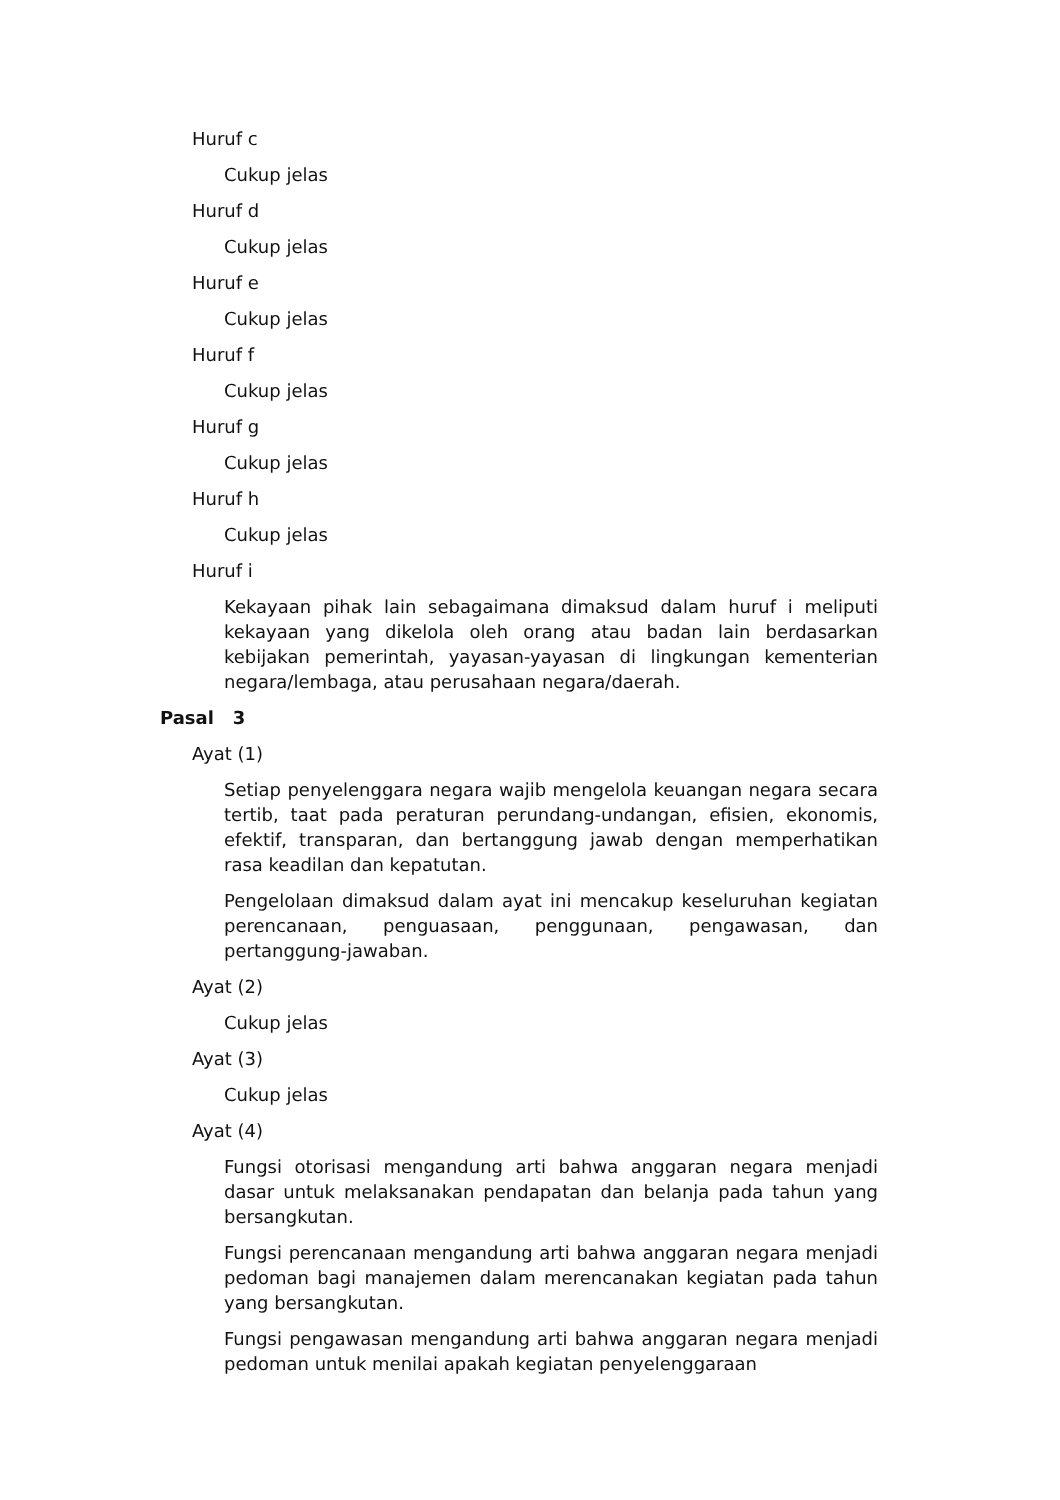Huruf c
Cukup jelas
Huruf d
Cukup jelas
Huruf e
Cukup jelas
Huruf f
Cukup jelas
Huruf g
Cukup jelas
Huruf h
Cukup jelas
Huruf i
Kekayaan pihak lain sebagaimana dimaksud dalam huruf i meliputi kekayaan yang dikelola oleh orang atau badan lain berdasarkan kebijakan pemerintah, yayasan-yayasan di lingkungan kementerian negara/lembaga, atau perusahaan negara/daerah.
Pasal 3
Ayat (1)
Setiap penyelenggara negara wajib mengelola keuangan negara secara tertib, taat pada peraturan perundang-undangan, efisien, ekonomis, efektif, transparan, dan bertanggung jawab dengan memperhatikan rasa keadilan dan kepatutan.
Pengelolaan dimaksud dalam ayat ini mencakup keseluruhan kegiatan perencanaan, penguasaan, penggunaan, pengawasan, dan pertanggung-jawaban.
Ayat (2)
Cukup jelas
Ayat (3)
Cukup jelas
Ayat (4)
Fungsi otorisasi mengandung arti bahwa anggaran negara menjadi dasar untuk melaksanakan pendapatan dan belanja pada tahun yang bersangkutan.
Fungsi perencanaan mengandung arti bahwa anggaran negara menjadi pedoman bagi manajemen dalam merencanakan kegiatan pada tahun yang bersangkutan.
Fungsi pengawasan mengandung arti bahwa anggaran negara menjadi pedoman untuk menilai apakah kegiatan penyelenggaraan